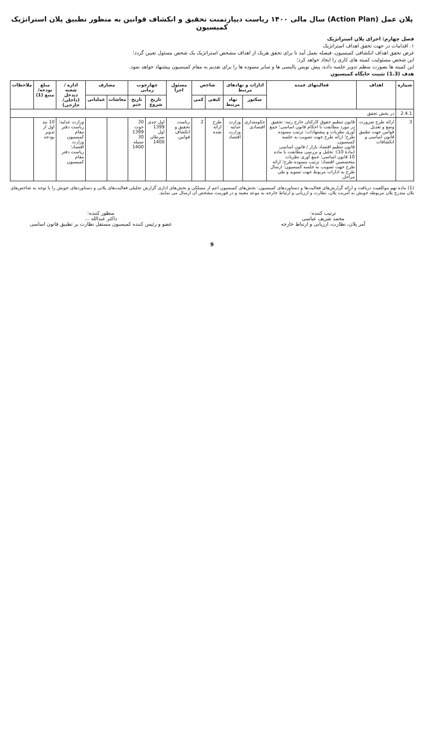پلان عمل (Action Plan) سال مالی ۱۴۰۰ ریاست دیپارتمنت تحقیق و انکشاف قوانین به منظور تطبیق پلان استراتژیک کمیسیون
فصل چهارم: اجرای پلان استراتژیک
۱. اقدامات در جهت تحقق اهداف استراتژیک
غرض تحقق اهداف انکشافی کمیسیون، فیصله بعمل آمد تا برای تحقق هریک از اهداف مشخص استراتژیک یک شخص مسئول تعیین گردد؛
این شخص مسئولیت کمیته های کاری را ایجاد خواهد کرد؛
این کمیته ها بصورت منظم تدویر جلسه داده، پیش نویس پالیسی ها و سایر مسوده ها را برای تقدیم به مقام کمیسیون پیشنهاد خواهد نمود.
هدف (1.3) تثبیت جایگاه کمیسیون
| شماره | اهداف | فعالیتهای عمده | ادارات و نهادهای مرتبط | | شاخص | | مسئول اجرا | چهارچوب زمانی | | مصارف | | اداره / شعبه ذیدخل (داخلی/خارجی) | مبلغ بودجه/ منبع (1) | ملاحظات |
| --- | --- | --- | --- | --- | --- | --- | --- | --- | --- | --- | --- | --- | --- | --- |
| | | | سکتور | نهاد مرتبط | کیفی | کمی | | تاریخ شروع | تاریخ ختم | معاشات | عملیاتی | | | |
| 2.4.1 | در بخش تحقق | | | | | | | | | | | | | |
| 3 | ارائه طرح ضرورت وضع و تعدیل قوانین جهت تطبیق قانون اساسی و انکشافات | قانون تنظیم حقوق کارکنان خارج رتبه: تحقیق در مورد مطابقت با احکام قانون اساسی؛ جمع آوری نظریات و پیشنهادات؛ ترتیب مسوده طرح؛ ارائه طرح جهت تصویب به جلسه کمیسیون. قانون تنظیم اقتصاد بازار / قانون اساسی (مادهٔ 10): تحلیل و بررسی مطابقت با ماده 10 قانون اساسی؛ جمع آوری نظریات متخصصین اقتصاد؛ ترتیب مسوده طرح؛ ارائه طرح جهت تصویب به جلسه کمیسیون؛ ارسال طرح به ادارات مربوط جهت تسوید و طی مراحل. | حکومتداری اقتصادی | وزارت عدلیه وزارت اقتصاد | طرح ارائه شده | 2 | ریاست تحقیق و انکشاف قوانین | اول جدی 1399 اول سرطان 1400 | 30 حوت 1399 30 سنبله 1400 | | | وزارت عدلیه؛ ریاست دفتر مقام کمیسیون وزارت اقتصاد؛ ریاست دفتر مقام کمیسیون | 10 بند اول از تدویر بودجه | |
(1) ماده نهم موکلفیت دریافت و ارائه گزارش‌های فعالیت‌ها و دستاوردهای کمیسیون: بخش‌های کمیسیون اعم از مسلکی و بخش‌های اداری گزارش تحلیلی فعالیت‌های پلانی و دستاوردهای خویش را با توجه به شاخص‌های پلان مندرج پلان مربوطه خویش به آمریت پلان، نظارت و ارزیابی و ارتباط خارجه به موعد معینه و در فورمت مشخص آن ارسال می نمایند.
ترتیب کننده:
محمد شریف عباسی
آمر پلان، نظارت، ارزیابی و ارتباط خارجه
منظور کننده:
داکتر عبدالله ...
عضو و رئیس کننده کمیسیون مستقل نظارت بر تطبیق قانون اساسی
9